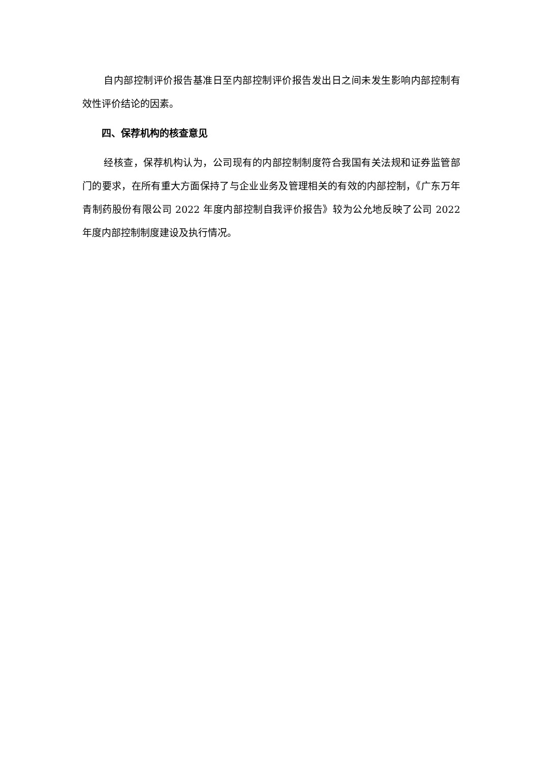自内部控制评价报告基准日至内部控制评价报告发出日之间未发生影响内部控制有效性评价结论的因素。
四、保荐机构的核查意见
经核查，保荐机构认为，公司现有的内部控制制度符合我国有关法规和证券监管部门的要求，在所有重大方面保持了与企业业务及管理相关的有效的内部控制，《广东万年青制药股份有限公司 2022 年度内部控制自我评价报告》较为公允地反映了公司 2022 年度内部控制制度建设及执行情况。